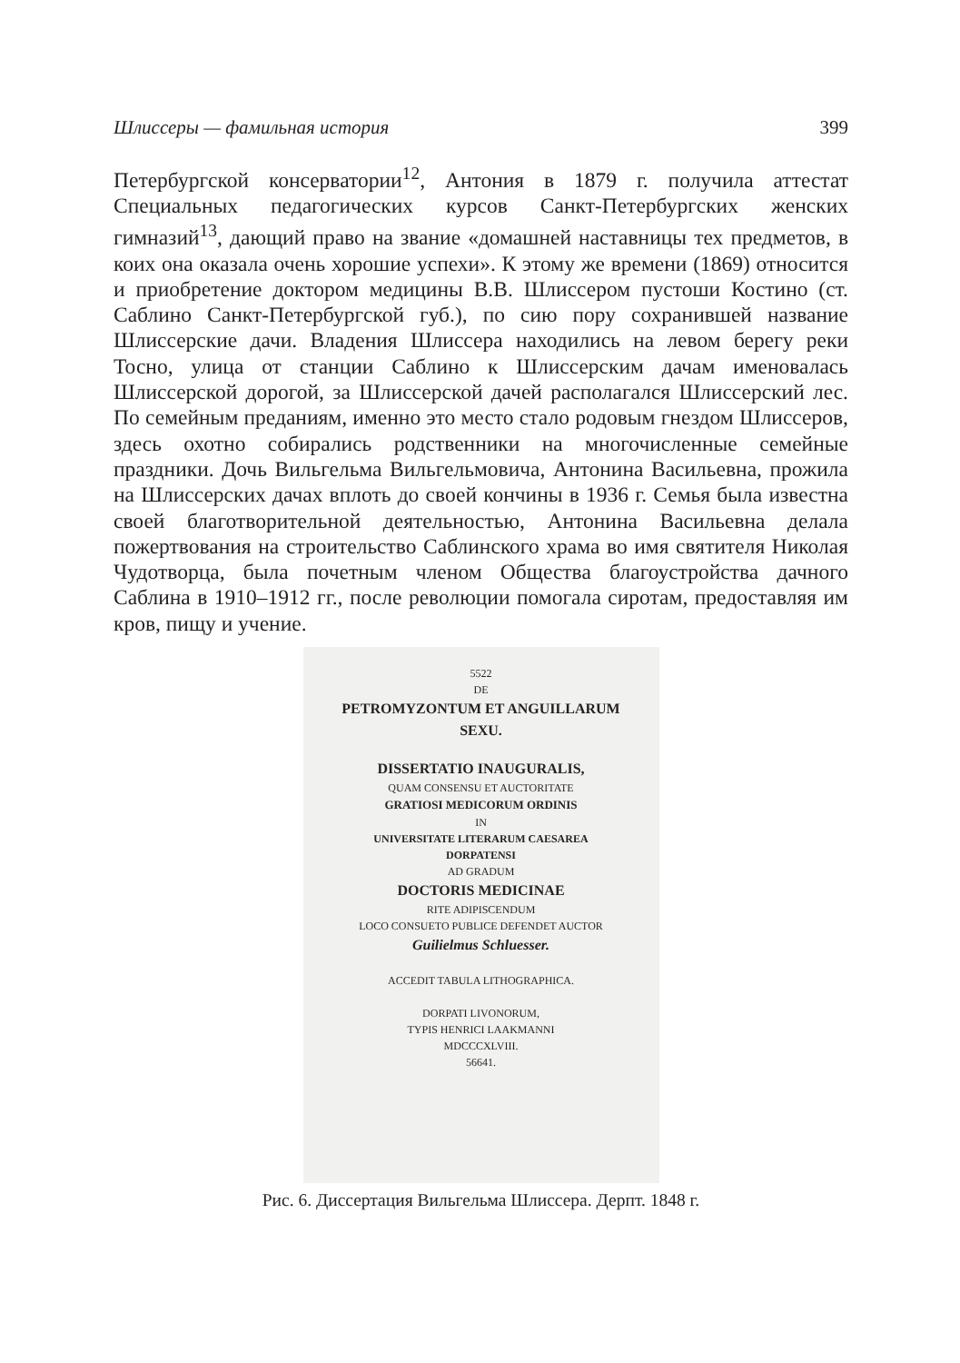Шлиссеры — фамильная история 399
Петербургской консерватории<sup>12</sup>, Антония в 1879 г. получила аттестат Специальных педагогических курсов Санкт-Петербургских женских гимназий<sup>13</sup>, дающий право на звание «домашней наставницы тех предметов, в коих она оказала очень хорошие успехи». К этому же времени (1869) относится и приобретение доктором медицины В.В. Шлиссером пустоши Костино (ст. Саблино Санкт-Петербургской губ.), по сию пору сохранившей название Шлиссерские дачи. Владения Шлиссера находились на левом берегу реки Тосно, улица от станции Саблино к Шлиссерским дачам именовалась Шлиссерской дорогой, за Шлиссерской дачей располагался Шлиссерский лес. По семейным преданиям, именно это место стало родовым гнездом Шлиссеров, здесь охотно собирались родственники на многочисленные семейные праздники. Дочь Вильгельма Вильгельмовича, Антонина Васильевна, прожила на Шлиссерских дачах вплоть до своей кончины в 1936 г. Семья была известна своей благотворительной деятельностью, Антонина Васильевна делала пожертвования на строительство Саблинского храма во имя святителя Николая Чудотворца, была почетным членом Общества благоустройства дачного Саблина в 1910–1912 гг., после революции помогала сиротам, предоставляя им кров, пищу и учение.
5522
DE
PETROMYZONTUM ET ANGUILLARUM
SEXU.
DISSERTATIO INAUGURALIS,
QUAM CONSENSU ET AUCTORITATE
GRATIOSI MEDICORUM ORDINIS
IN
UNIVERSITATE LITERARUM CAESAREA
DORPATENSI
AD GRADUM
DOCTORIS MEDICINAE
RITE ADIPISCENDUM
LOCO CONSUETO PUBLICE DEFENDET AUCTOR
Guilielmus Schluesser.
ACCEDIT TABULA LITHOGRAPHICA.
DORPATI LIVONORUM,
TYPIS HENRICI LAAKMANNI
MDCCCXLVIII.
56641.
Рис. 6. Диссертация Вильгельма Шлиссера. Дерпт. 1848 г.